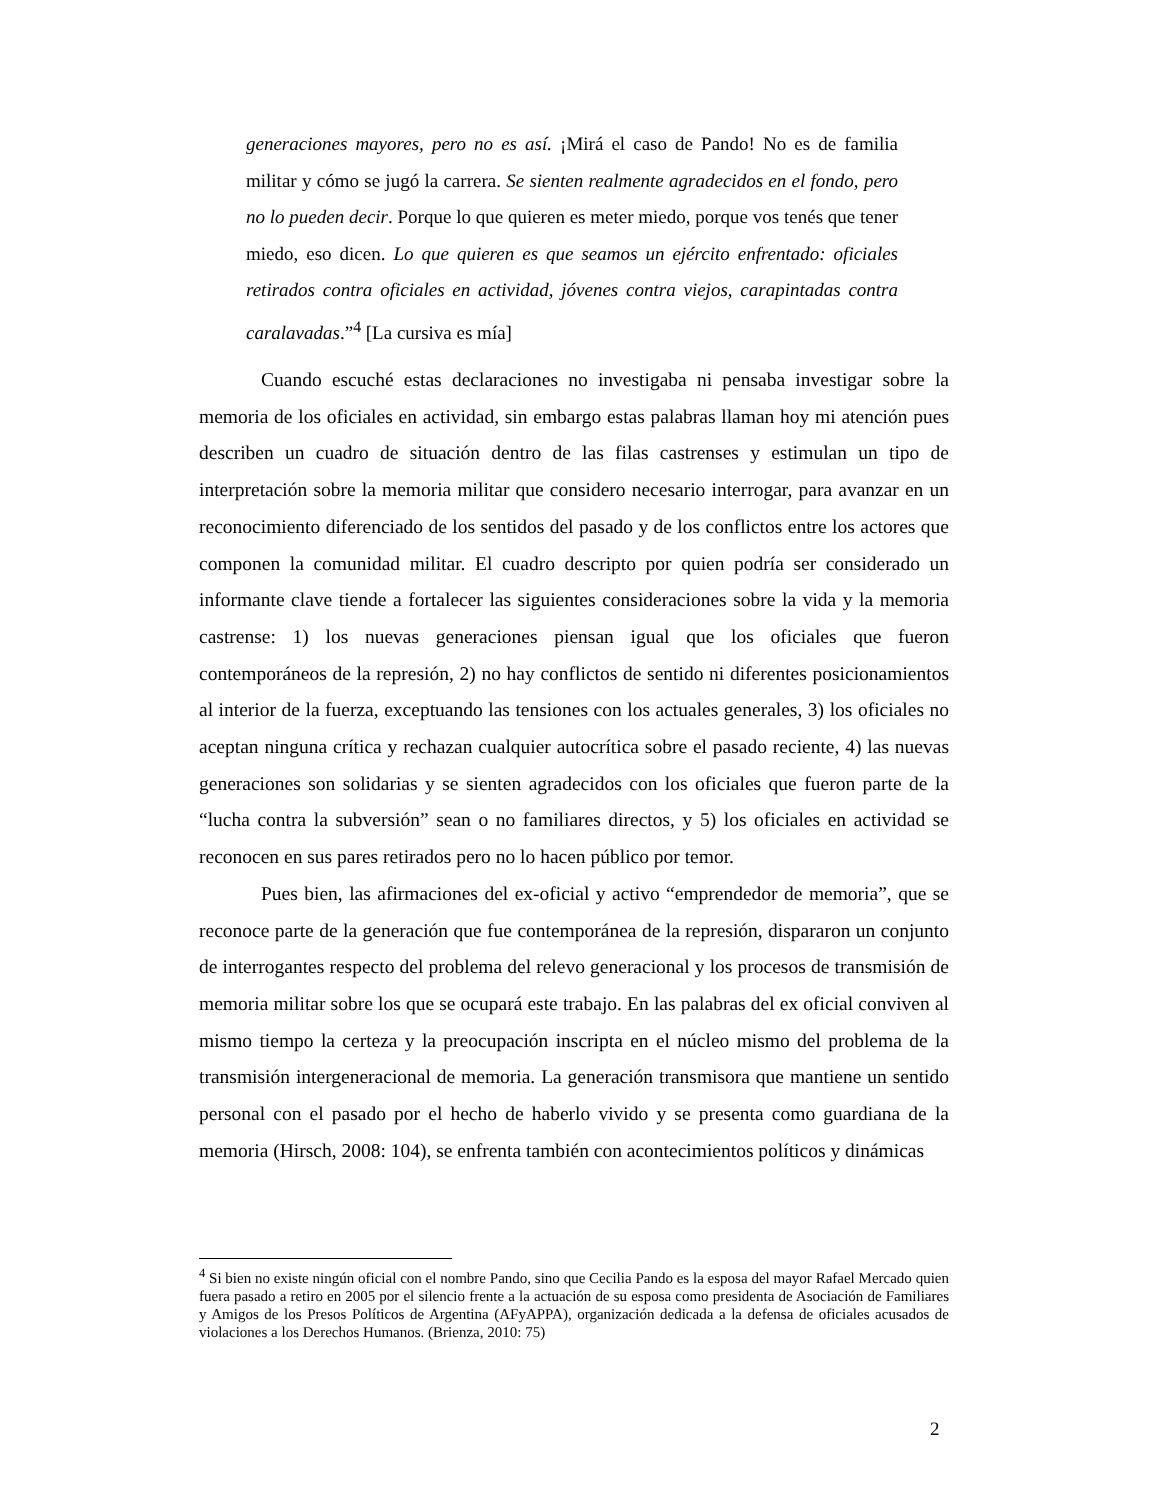generaciones mayores, pero no es así. ¡Mirá el caso de Pando! No es de familia militar y cómo se jugó la carrera. Se sienten realmente agradecidos en el fondo, pero no lo pueden decir. Porque lo que quieren es meter miedo, porque vos tenés que tener miedo, eso dicen. Lo que quieren es que seamos un ejército enfrentado: oficiales retirados contra oficiales en actividad, jóvenes contra viejos, carapintadas contra caralavadas.”<sup>4</sup> [La cursiva es mía]
Cuando escuché estas declaraciones no investigaba ni pensaba investigar sobre la memoria de los oficiales en actividad, sin embargo estas palabras llaman hoy mi atención pues describen un cuadro de situación dentro de las filas castrenses y estimulan un tipo de interpretación sobre la memoria militar que considero necesario interrogar, para avanzar en un reconocimiento diferenciado de los sentidos del pasado y de los conflictos entre los actores que componen la comunidad militar. El cuadro descripto por quien podría ser considerado un informante clave tiende a fortalecer las siguientes consideraciones sobre la vida y la memoria castrense: 1) los nuevas generaciones piensan igual que los oficiales que fueron contemporáneos de la represión, 2) no hay conflictos de sentido ni diferentes posicionamientos al interior de la fuerza, exceptuando las tensiones con los actuales generales, 3) los oficiales no aceptan ninguna crítica y rechazan cualquier autocrítica sobre el pasado reciente, 4) las nuevas generaciones son solidarias y se sienten agradecidos con los oficiales que fueron parte de la “lucha contra la subversión” sean o no familiares directos, y 5) los oficiales en actividad se reconocen en sus pares retirados pero no lo hacen público por temor.
Pues bien, las afirmaciones del ex-oficial y activo “emprendedor de memoria”, que se reconoce parte de la generación que fue contemporánea de la represión, dispararon un conjunto de interrogantes respecto del problema del relevo generacional y los procesos de transmisión de memoria militar sobre los que se ocupará este trabajo. En las palabras del ex oficial conviven al mismo tiempo la certeza y la preocupación inscripta en el núcleo mismo del problema de la transmisión intergeneracional de memoria. La generación transmisora que mantiene un sentido personal con el pasado por el hecho de haberlo vivido y se presenta como guardiana de la memoria (Hirsch, 2008: 104), se enfrenta también con acontecimientos políticos y dinámicas
<sup>4</sup> Si bien no existe ningún oficial con el nombre Pando, sino que Cecilia Pando es la esposa del mayor Rafael Mercado quien fuera pasado a retiro en 2005 por el silencio frente a la actuación de su esposa como presidenta de Asociación de Familiares y Amigos de los Presos Políticos de Argentina (AFyAPPA), organización dedicada a la defensa de oficiales acusados de violaciones a los Derechos Humanos. (Brienza, 2010: 75)
2